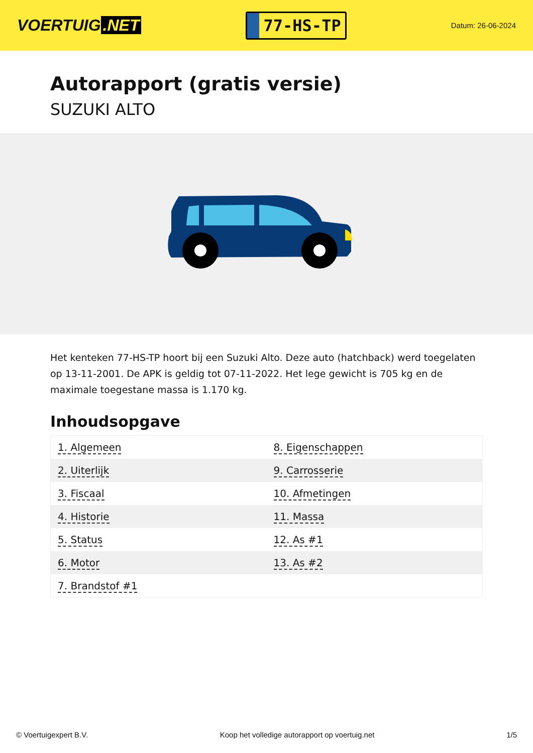VOERTUIG.NET
77-HS-TP
Datum: 26-06-2024
Autorapport (gratis versie)
SUZUKI ALTO
Het kenteken 77-HS-TP hoort bij een Suzuki Alto. Deze auto (hatchback) werd toegelaten op 13-11-2001. De APK is geldig tot 07-11-2022. Het lege gewicht is 705 kg en de maximale toegestane massa is 1.170 kg.
Inhoudsopgave
| 1. Algemeen | 8. Eigenschappen |
| 2. Uiterlijk | 9. Carrosserie |
| 3. Fiscaal | 10. Afmetingen |
| 4. Historie | 11. Massa |
| 5. Status | 12. As #1 |
| 6. Motor | 13. As #2 |
| 7. Brandstof #1 | |
© Voertuigexpert B.V. Koop het volledige autorapport op voertuig.net 1/5